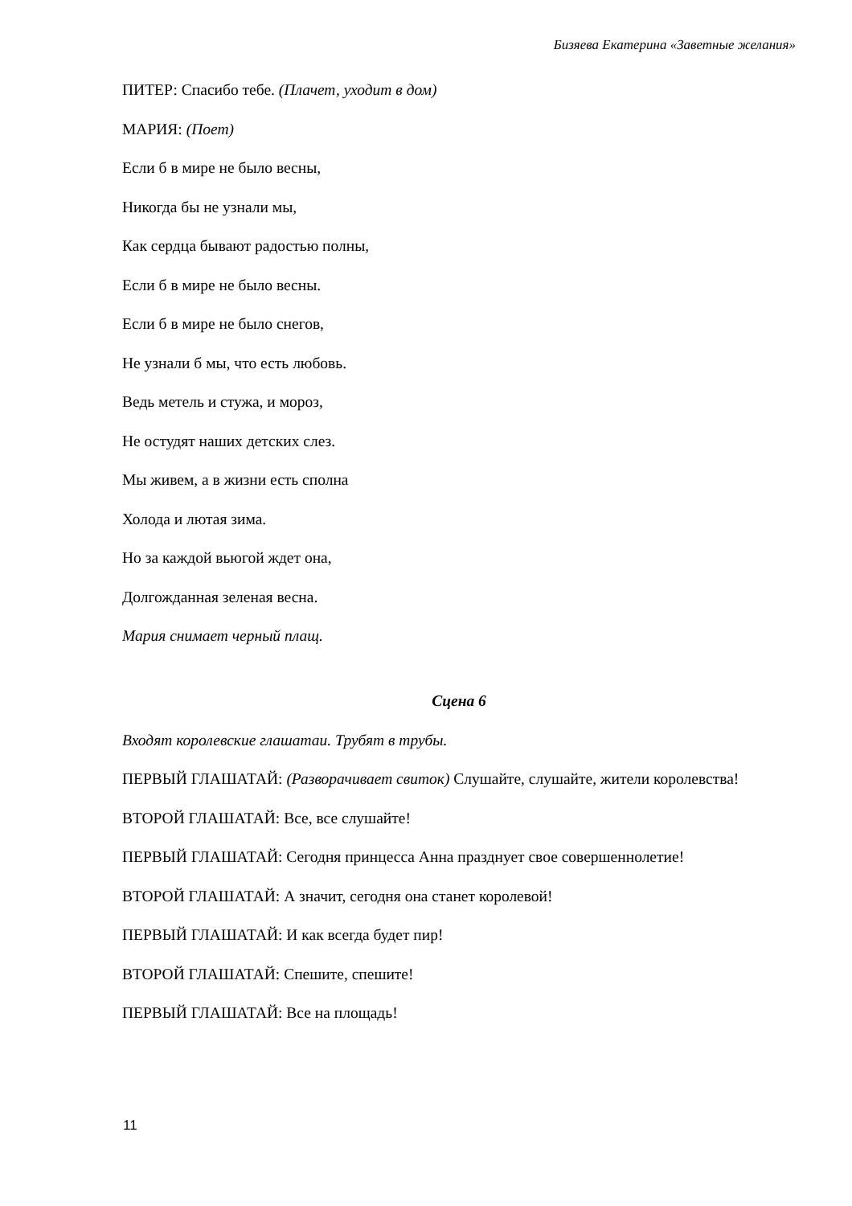Бизяева Екатерина «Заветные желания»
ПИТЕР: Спасибо тебе. (Плачет, уходит в дом)
МАРИЯ: (Поет)
Если б в мире не было весны,
Никогда бы не узнали мы,
Как сердца бывают радостью полны,
Если б в мире не было весны.
Если б в мире не было снегов,
Не узнали б мы, что есть любовь.
Ведь метель и стужа, и мороз,
Не остудят наших детских слез.
Мы живем, а в жизни есть сполна
Холода и лютая зима.
Но за каждой вьюгой ждет она,
Долгожданная зеленая весна.
Мария снимает черный плащ.
Сцена 6
Входят королевские глашатаи. Трубят в трубы.
ПЕРВЫЙ ГЛАШАТАЙ: (Разворачивает свиток) Слушайте, слушайте, жители королевства!
ВТОРОЙ ГЛАШАТАЙ: Все, все слушайте!
ПЕРВЫЙ ГЛАШАТАЙ: Сегодня принцесса Анна празднует свое совершеннолетие!
ВТОРОЙ ГЛАШАТАЙ: А значит, сегодня она станет королевой!
ПЕРВЫЙ ГЛАШАТАЙ: И как всегда будет пир!
ВТОРОЙ ГЛАШАТАЙ: Спешите, спешите!
ПЕРВЫЙ ГЛАШАТАЙ: Все на площадь!
11